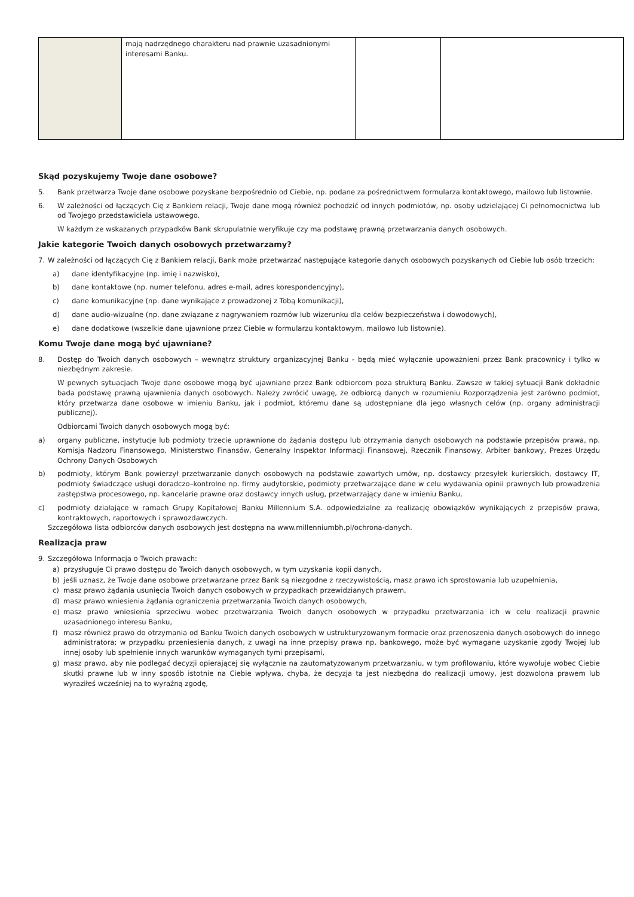| | mają nadrzędnego charakteru nad prawnie uzasadnionymi interesami Banku. | | |
Skąd pozyskujemy Twoje dane osobowe?
5. Bank przetwarza Twoje dane osobowe pozyskane bezpośrednio od Ciebie, np. podane za pośrednictwem formularza kontaktowego, mailowo lub listownie.
6. W zależności od łączących Cię z Bankiem relacji, Twoje dane mogą również pochodzić od innych podmiotów, np. osoby udzielającej Ci pełnomocnictwa lub od Twojego przedstawiciela ustawowego.
W każdym ze wskazanych przypadków Bank skrupulatnie weryfikuje czy ma podstawę prawną przetwarzania danych osobowych.
Jakie kategorie Twoich danych osobowych przetwarzamy?
7. W zależności od łączących Cię z Bankiem relacji, Bank może przetwarzać następujące kategorie danych osobowych pozyskanych od Ciebie lub osób trzecich:
a) dane identyfikacyjne (np. imię i nazwisko),
b) dane kontaktowe (np. numer telefonu, adres e-mail, adres korespondencyjny),
c) dane komunikacyjne (np. dane wynikające z prowadzonej z Tobą komunikacji),
d) dane audio-wizualne (np. dane związane z nagrywaniem rozmów lub wizerunku dla celów bezpieczeństwa i dowodowych),
e) dane dodatkowe (wszelkie dane ujawnione przez Ciebie w formularzu kontaktowym, mailowo lub listownie).
Komu Twoje dane mogą być ujawniane?
8. Dostęp do Twoich danych osobowych – wewnątrz struktury organizacyjnej Banku - będą mieć wyłącznie upoważnieni przez Bank pracownicy i tylko w niezbędnym zakresie.
W pewnych sytuacjach Twoje dane osobowe mogą być ujawniane przez Bank odbiorcom poza strukturą Banku. Zawsze w takiej sytuacji Bank dokładnie bada podstawę prawną ujawnienia danych osobowych. Należy zwrócić uwagę, że odbiorcą danych w rozumieniu Rozporządzenia jest zarówno podmiot, który przetwarza dane osobowe w imieniu Banku, jak i podmiot, któremu dane są udostępniane dla jego własnych celów (np. organy administracji publicznej).
Odbiorcami Twoich danych osobowych mogą być:
a) organy publiczne, instytucje lub podmioty trzecie uprawnione do żądania dostępu lub otrzymania danych osobowych na podstawie przepisów prawa, np. Komisja Nadzoru Finansowego, Ministerstwo Finansów, Generalny Inspektor Informacji Finansowej, Rzecznik Finansowy, Arbiter bankowy, Prezes Urzędu Ochrony Danych Osobowych
b) podmioty, którym Bank powierzył przetwarzanie danych osobowych na podstawie zawartych umów, np. dostawcy przesyłek kurierskich, dostawcy IT, podmioty świadczące usługi doradczo–kontrolne np. firmy audytorskie, podmioty przetwarzające dane w celu wydawania opinii prawnych lub prowadzenia zastępstwa procesowego, np. kancelarie prawne oraz dostawcy innych usług, przetwarzający dane w imieniu Banku,
c) podmioty działające w ramach Grupy Kapitałowej Banku Millennium S.A. odpowiedzialne za realizację obowiązków wynikających z przepisów prawa, kontraktowych, raportowych i sprawozdawczych.
Szczegółowa lista odbiorców danych osobowych jest dostępna na www.millenniumbh.pl/ochrona-danych.
Realizacja praw
9. Szczegółowa Informacja o Twoich prawach:
a) przysługuje Ci prawo dostępu do Twoich danych osobowych, w tym uzyskania kopii danych,
b) jeśli uznasz, że Twoje dane osobowe przetwarzane przez Bank są niezgodne z rzeczywistością, masz prawo ich sprostowania lub uzupełnienia,
c) masz prawo żądania usunięcia Twoich danych osobowych w przypadkach przewidzianych prawem,
d) masz prawo wniesienia żądania ograniczenia przetwarzania Twoich danych osobowych,
e) masz prawo wniesienia sprzeciwu wobec przetwarzania Twoich danych osobowych w przypadku przetwarzania ich w celu realizacji prawnie uzasadnionego interesu Banku,
f) masz również prawo do otrzymania od Banku Twoich danych osobowych w ustrukturyzowanym formacie oraz przenoszenia danych osobowych do innego administratora; w przypadku przeniesienia danych, z uwagi na inne przepisy prawa np. bankowego, może być wymagane uzyskanie zgody Twojej lub innej osoby lub spełnienie innych warunków wymaganych tymi przepisami,
g) masz prawo, aby nie podlegać decyzji opierającej się wyłącznie na zautomatyzowanym przetwarzaniu, w tym profilowaniu, które wywołuje wobec Ciebie skutki prawne lub w inny sposób istotnie na Ciebie wpływa, chyba, że decyzja ta jest niezbędna do realizacji umowy, jest dozwolona prawem lub wyraziłeś wcześniej na to wyraźną zgodę,